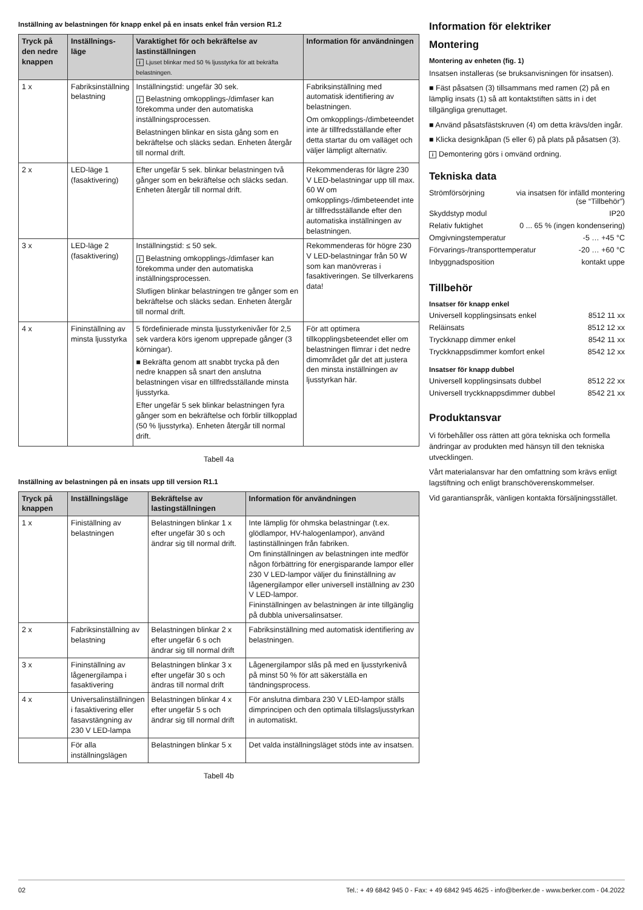Inställning av belastningen för knapp enkel på en insats enkel från version R1.2
| Tryck på den nedre knappen | Inställnings-läge | Varaktighet för och bekräftelse av lastinställningen i Ljuset blinkar med 50 % ljusstyrka för att bekräfta belastningen. | Information för användningen |
| --- | --- | --- | --- |
| 1 x | Fabriksinställning belastning | Inställningstid: ungefär 30 sek. i Belastning omkopplings-/dimfaser kan förekomma under den automatiska inställningsprocessen. Belastningen blinkar en sista gång som en bekräftelse och släcks sedan. Enheten återgår till normal drift. | Fabriksinställning med automatisk identifiering av belastningen. Om omkopplings-/dimbeteendet inte är tillfredsställande efter detta startar du om valläget och väljer lämpligt alternativ. |
| 2 x | LED-läge 1 (fasaktivering) | Efter ungefär 5 sek. blinkar belastningen två gånger som en bekräftelse och släcks sedan. Enheten återgår till normal drift. | Rekommenderas för lägre 230 V LED-belastningar upp till max. 60 W om omkopplings-/dimbeteendet inte är tillfredsställande efter den automatiska inställningen av belastningen. |
| 3 x | LED-läge 2 (fasaktivering) | Inställningstid: ≤ 50 sek. i Belastning omkopplings-/dimfaser kan förekomma under den automatiska inställningsprocessen. Slutligen blinkar belastningen tre gånger som en bekräftelse och släcks sedan. Enheten återgår till normal drift. | Rekommenderas för högre 230 V LED-belastningar från 50 W som kan manövreras i fasaktiveringen. Se tillverkarens data! |
| 4 x | Fininställning av minsta ljusstyrka | 5 fördefinierade minsta ljusstyrkenivåer för 2,5 sek vardera körs igenom upprepade gånger (3 körningar). ■ Bekräfta genom att snabbt trycka på den nedre knappen så snart den anslutna belastningen visar en tillfredsställande minsta ljusstyrka. Efter ungefär 5 sek blinkar belastningen fyra gånger som en bekräftelse och förblir tillkopplad (50 % ljusstyrka). Enheten återgår till normal drift. | För att optimera tillkopplingsbeteendet eller om belastningen flimrar i det nedre dimområdet går det att justera den minsta inställningen av ljusstyrkan här. |
Tabell 4a
Inställning av belastningen på en insats upp till version R1.1
| Tryck på knappen | Inställningsläge | Bekräftelse av lastingställningen | Information för användningen |
| --- | --- | --- | --- |
| 1 x | Finiställning av belastningen | Belastningen blinkar 1 x efter ungefär 30 s och ändrar sig till normal drift. | Inte lämplig för ohmska belastningar (t.ex. glödlampor, HV-halogenlampor), använd lastinställningen från fabriken. Om fininställningen av belastningen inte medför någon förbättring för energisparande lampor eller 230 V LED-lampor väljer du fininställning av lågenergilampor eller universell inställning av 230 V LED-lampor. Fininställningen av belastningen är inte tillgänglig på dubbla universalinsatser. |
| 2 x | Fabriksinställning av belastning | Belastningen blinkar 2 x efter ungefär 6 s och ändrar sig till normal drift | Fabriksinställning med automatisk identifiering av belastningen. |
| 3 x | Fininställning av lågenergilampa i fasaktivering | Belastningen blinkar 3 x efter ungefär 30 s och ändras till normal drift | Lågenergilampor slås på med en ljusstyrkenivå på minst 50 % för att säkerställa en tändningsprocess. |
| 4 x | Universalinställningen i fasaktivering eller fasavstängning av 230 V LED-lampa | Belastningen blinkar 4 x efter ungefär 5 s och ändrar sig till normal drift | För anslutna dimbara 230 V LED-lampor ställs dimprincipen och den optimala tillslagsljusstyrkan in automatiskt. |
| | För alla inställningslägen | Belastningen blinkar 5 x | Det valda inställningsläget stöds inte av insatsen. |
Tabell 4b
Information för elektriker
Montering
Montering av enheten (fig. 1)
Insatsen installeras (se bruksanvisningen för insatsen).
■ Fäst påsatsen (3) tillsammans med ramen (2) på en lämplig insats (1) så att kontaktstiften sätts in i det tillgängliga grenuttaget.
■ Använd påsatsfästskruven (4) om detta krävs/den ingår.
■ Klicka designkåpan (5 eller 6) på plats på påsatsen (3).
i Demontering görs i omvänd ordning.
Tekniska data
Strömförsörjning via insatsen för infälld montering
(se “Tillbehör”)
Skyddstyp modul IP20
Relativ fuktighet 0 ... 65 % (ingen kondensering)
Omgivningstemperatur -5 … +45 °C
Förvarings-/transporttemperatur -20 … +60 °C
Inbyggnadsposition kontakt uppe
Tillbehör
Insatser för knapp enkel
Universell kopplingsinsats enkel 8512 11 xx
Reläinsats 8512 12 xx
Tryckknapp dimmer enkel 8542 11 xx
Tryckknappsdimmer komfort enkel 8542 12 xx
Insatser för knapp dubbel
Universell kopplingsinsats dubbel 8512 22 xx
Universell tryckknappsdimmer dubbel 8542 21 xx
Produktansvar
Vi förbehåller oss rätten att göra tekniska och formella ändringar av produkten med hänsyn till den tekniska utvecklingen.
Vårt materialansvar har den omfattning som krävs enligt lagstiftning och enligt branschöverenskommelser.
Vid garantianspråk, vänligen kontakta försäljningsstället.
02 Tel.: + 49 6842 945 0 - Fax: + 49 6842 945 4625 - info@berker.de - www.berker.com - 04.2022